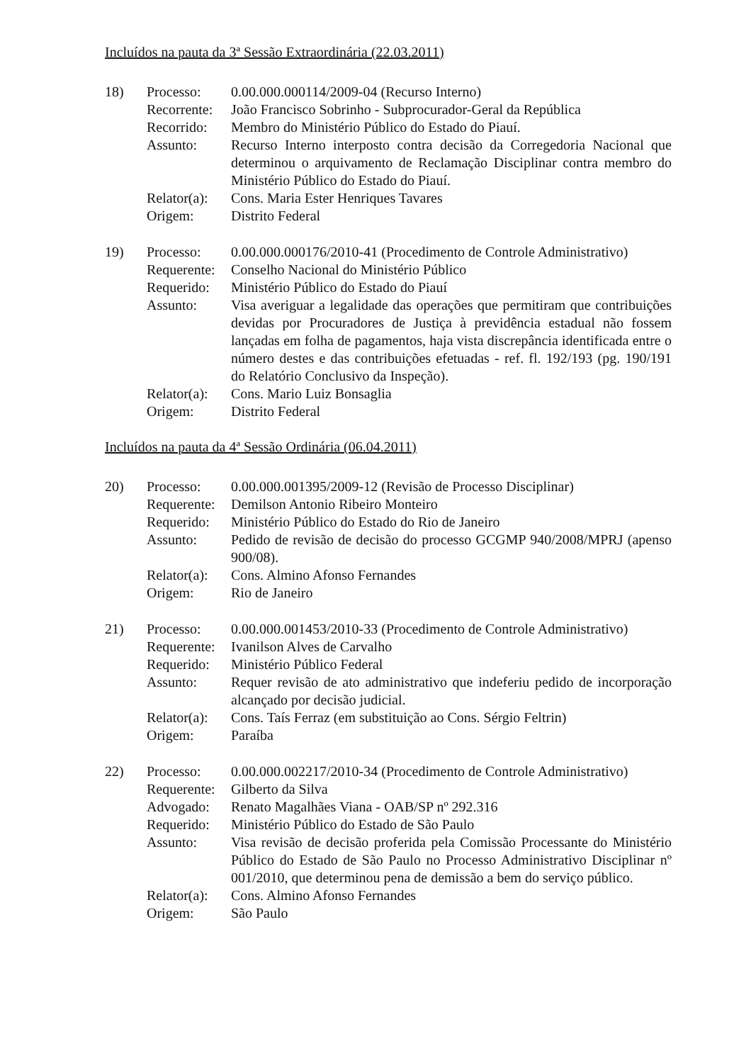Incluídos na pauta da 3ª Sessão Extraordinária (22.03.2011)
| 18) | Processo: | 0.00.000.000114/2009-04 (Recurso Interno) |
| | Recorrente: | João Francisco Sobrinho - Subprocurador-Geral da República |
| | Recorrido: | Membro do Ministério Público do Estado do Piauí. |
| | Assunto: | Recurso Interno interposto contra decisão da Corregedoria Nacional que determinou o arquivamento de Reclamação Disciplinar contra membro do Ministério Público do Estado do Piauí. |
| | Relator(a): | Cons. Maria Ester Henriques Tavares |
| | Origem: | Distrito Federal |
| 19) | Processo: | 0.00.000.000176/2010-41 (Procedimento de Controle Administrativo) |
| | Requerente: | Conselho Nacional do Ministério Público |
| | Requerido: | Ministério Público do Estado do Piauí |
| | Assunto: | Visa averiguar a legalidade das operações que permitiram que contribuições devidas por Procuradores de Justiça à previdência estadual não fossem lançadas em folha de pagamentos, haja vista discrepância identificada entre o número destes e das contribuições efetuadas - ref. fl. 192/193 (pg. 190/191 do Relatório Conclusivo da Inspeção). |
| | Relator(a): | Cons. Mario Luiz Bonsaglia |
| | Origem: | Distrito Federal |
Incluídos na pauta da 4ª Sessão Ordinária (06.04.2011)
| 20) | Processo: | 0.00.000.001395/2009-12 (Revisão de Processo Disciplinar) |
| | Requerente: | Demilson Antonio Ribeiro Monteiro |
| | Requerido: | Ministério Público do Estado do Rio de Janeiro |
| | Assunto: | Pedido de revisão de decisão do processo GCGMP 940/2008/MPRJ (apenso 900/08). |
| | Relator(a): | Cons. Almino Afonso Fernandes |
| | Origem: | Rio de Janeiro |
| 21) | Processo: | 0.00.000.001453/2010-33 (Procedimento de Controle Administrativo) |
| | Requerente: | Ivanilson Alves de Carvalho |
| | Requerido: | Ministério Público Federal |
| | Assunto: | Requer revisão de ato administrativo que indeferiu pedido de incorporação alcançado por decisão judicial. |
| | Relator(a): | Cons. Taís Ferraz (em substituição ao Cons. Sérgio Feltrin) |
| | Origem: | Paraíba |
| 22) | Processo: | 0.00.000.002217/2010-34 (Procedimento de Controle Administrativo) |
| | Requerente: | Gilberto da Silva |
| | Advogado: | Renato Magalhães Viana - OAB/SP nº 292.316 |
| | Requerido: | Ministério Público do Estado de São Paulo |
| | Assunto: | Visa revisão de decisão proferida pela Comissão Processante do Ministério Público do Estado de São Paulo no Processo Administrativo Disciplinar nº 001/2010, que determinou pena de demissão a bem do serviço público. |
| | Relator(a): | Cons. Almino Afonso Fernandes |
| | Origem: | São Paulo |